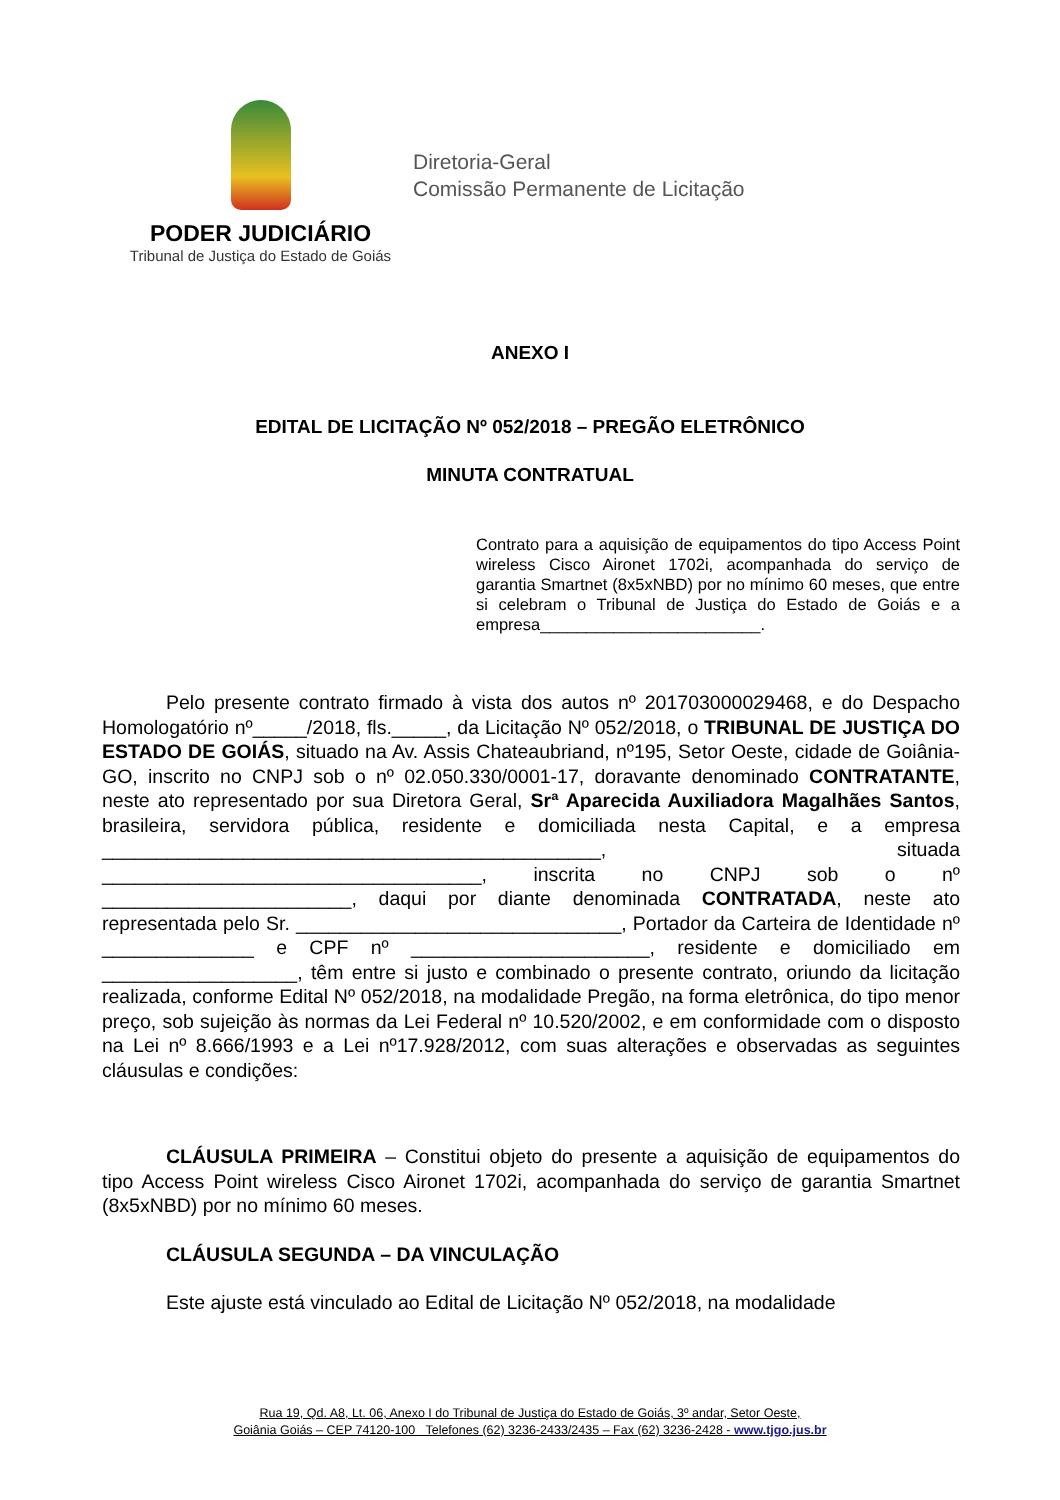PODER JUDICIÁRIO
Tribunal de Justiça do Estado de Goiás
Diretoria-Geral
Comissão Permanente de Licitação
ANEXO I
EDITAL DE LICITAÇÃO Nº 052/2018 – PREGÃO ELETRÔNICO
MINUTA CONTRATUAL
Contrato para a aquisição de equipamentos do tipo Access Point wireless Cisco Aironet 1702i, acompanhada do serviço de garantia Smartnet (8x5xNBD) por no mínimo 60 meses, que entre si celebram o Tribunal de Justiça do Estado de Goiás e a empresa________________________.
Pelo presente contrato firmado à vista dos autos nº 201703000029468, e do Despacho Homologatório nº_____/2018, fls._____, da Licitação Nº 052/2018, o TRIBUNAL DE JUSTIÇA DO ESTADO DE GOIÁS, situado na Av. Assis Chateaubriand, nº195, Setor Oeste, cidade de Goiânia-GO, inscrito no CNPJ sob o nº 02.050.330/0001-17, doravante denominado CONTRATANTE, neste ato representado por sua Diretora Geral, Srª Aparecida Auxiliadora Magalhães Santos, brasileira, servidora pública, residente e domiciliada nesta Capital, e a empresa ______________________________________________, situada ___________________________________, inscrita no CNPJ sob o nº _______________________, daqui por diante denominada CONTRATADA, neste ato representada pelo Sr. ______________________________, Portador da Carteira de Identidade nº ______________ e CPF nº ______________________, residente e domiciliado em __________________, têm entre si justo e combinado o presente contrato, oriundo da licitação realizada, conforme Edital Nº 052/2018, na modalidade Pregão, na forma eletrônica, do tipo menor preço, sob sujeição às normas da Lei Federal nº 10.520/2002, e em conformidade com o disposto na Lei nº 8.666/1993 e a Lei nº17.928/2012, com suas alterações e observadas as seguintes cláusulas e condições:
CLÁUSULA PRIMEIRA – Constitui objeto do presente a aquisição de equipamentos do tipo Access Point wireless Cisco Aironet 1702i, acompanhada do serviço de garantia Smartnet (8x5xNBD) por no mínimo 60 meses.
CLÁUSULA SEGUNDA – DA VINCULAÇÃO
Este ajuste está vinculado ao Edital de Licitação Nº 052/2018, na modalidade
Rua 19, Qd. A8, Lt. 06, Anexo I do Tribunal de Justiça do Estado de Goiás, 3º andar, Setor Oeste,
Goiânia Goiás – CEP 74120-100 Telefones (62) 3236-2433/2435 – Fax (62) 3236-2428 - www.tjgo.jus.br